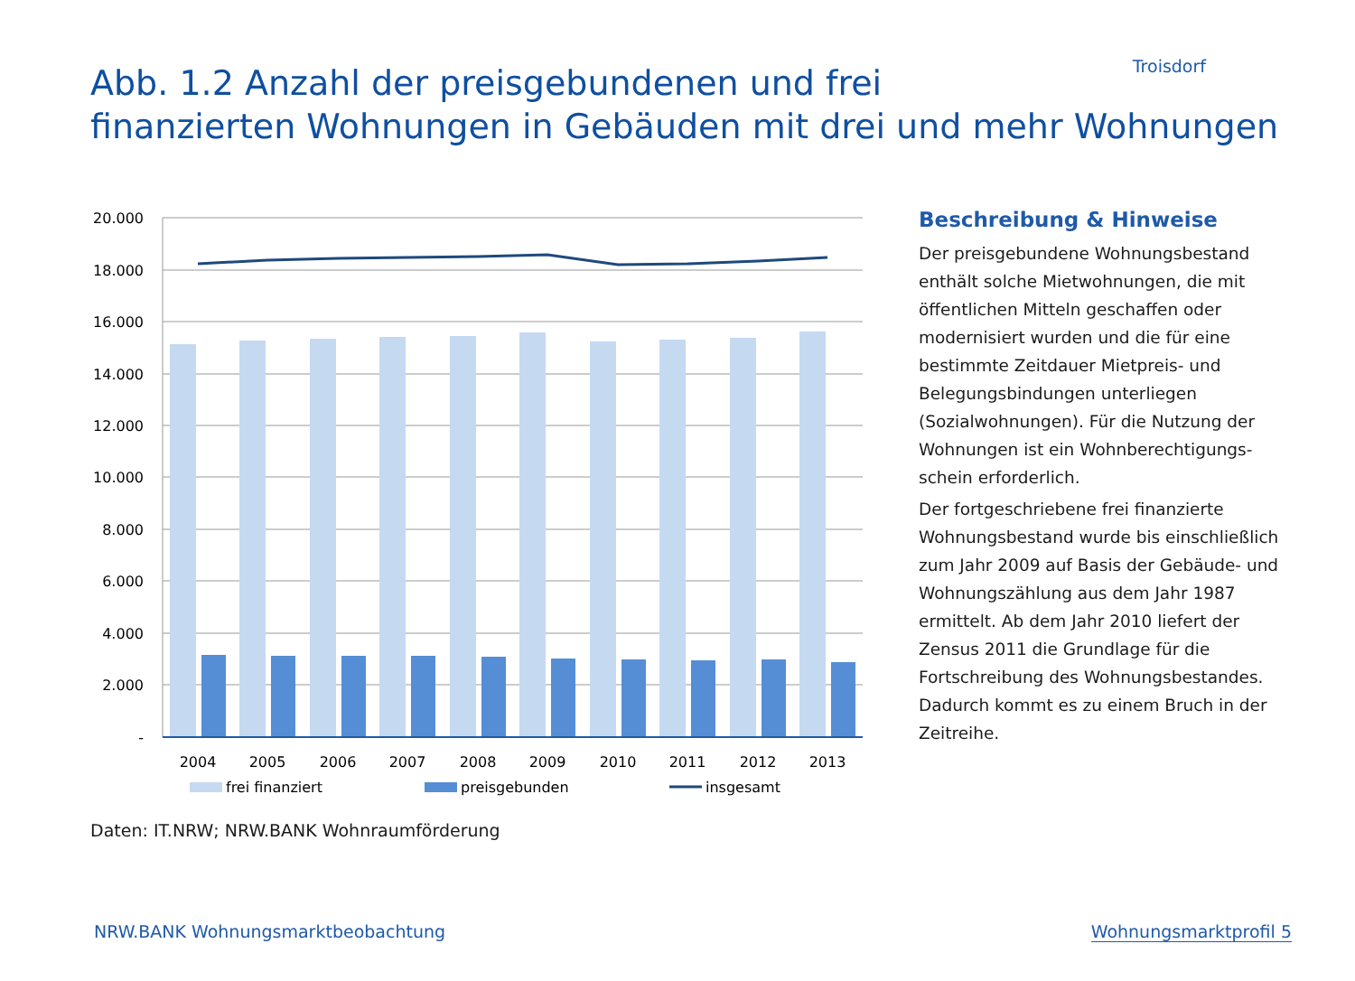Troisdorf
Abb. 1.2 Anzahl der preisgebundenen und frei
finanzierten Wohnungen in Gebäuden mit drei und mehr Wohnungen
20.000
18.000
16.000
14.000
12.000
10.000
8.000
6.000
4.000
2.000
-
2004
2005
2006
2007
2008
2009
2010
2011
2012
2013
frei finanziert
preisgebunden
insgesamt
Beschreibung & Hinweise
Der preisgebundene Wohnungsbestand enthält solche Mietwohnungen, die mit öffentlichen Mitteln geschaffen oder modernisiert wurden und die für eine bestimmte Zeitdauer Mietpreis- und Belegungsbindungen unterliegen (Sozialwohnungen). Für die Nutzung der Wohnungen ist ein Wohnberechtigungs-schein erforderlich.
Der fortgeschriebene frei finanzierte Wohnungsbestand wurde bis einschließlich zum Jahr 2009 auf Basis der Gebäude- und Wohnungszählung aus dem Jahr 1987 ermittelt. Ab dem Jahr 2010 liefert der Zensus 2011 die Grundlage für die Fortschreibung des Wohnungsbestandes. Dadurch kommt es zu einem Bruch in der Zeitreihe.
Daten: IT.NRW; NRW.BANK Wohnraumförderung
NRW.BANK Wohnungsmarktbeobachtung
Wohnungsmarktprofil 5